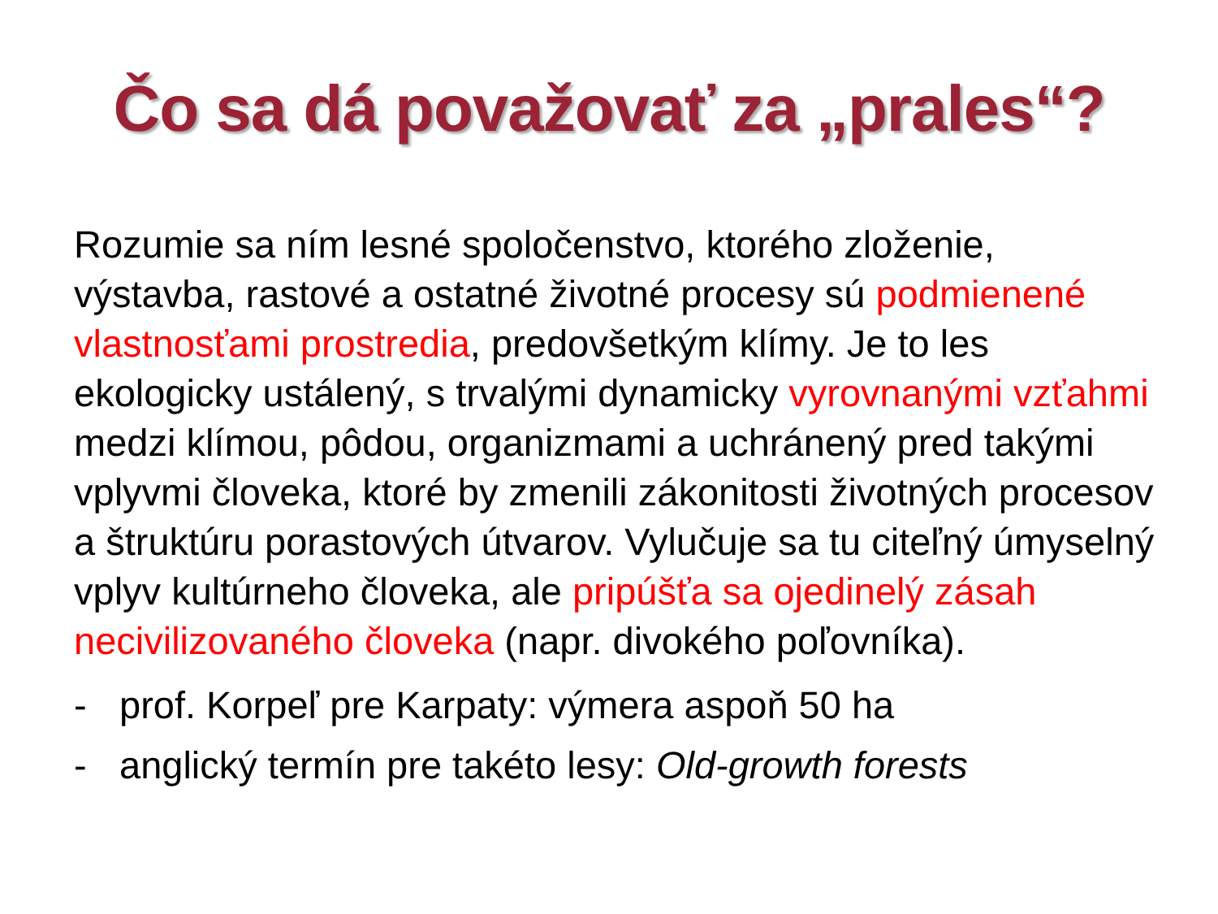Čo sa dá považovať za „prales“?
Rozumie sa ním lesné spoločenstvo, ktorého zloženie, výstavba, rastové a ostatné životné procesy sú podmienené vlastnosťami prostredia, predovšetkým klímy. Je to les ekologicky ustálený, s trvalými dynamicky vyrovnanými vzťahmi medzi klímou, pôdou, organizmami a uchránený pred takými vplyvmi človeka, ktoré by zmenili zákonitosti životných procesov a štruktúru porastových útvarov. Vylučuje sa tu citeľný úmyselný vplyv kultúrneho človeka, ale pripúšťa sa ojedinelý zásah necivilizovaného človeka (napr. divokého poľovníka).
- prof. Korpeľ pre Karpaty: výmera aspoň 50 ha
- anglický termín pre takéto lesy: Old-growth forests